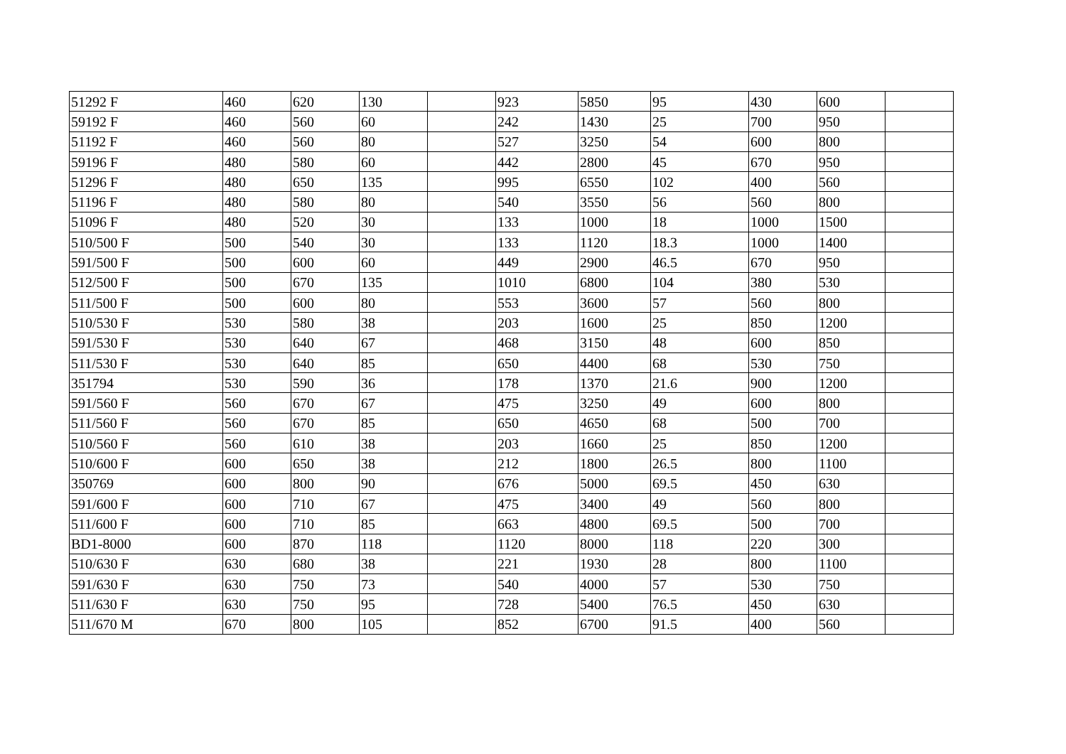| 51292 F | 460 | 620 | 130 | | 923 | 5850 | 95 | 430 | 600 | |
| 59192 F | 460 | 560 | 60 | | 242 | 1430 | 25 | 700 | 950 | |
| 51192 F | 460 | 560 | 80 | | 527 | 3250 | 54 | 600 | 800 | |
| 59196 F | 480 | 580 | 60 | | 442 | 2800 | 45 | 670 | 950 | |
| 51296 F | 480 | 650 | 135 | | 995 | 6550 | 102 | 400 | 560 | |
| 51196 F | 480 | 580 | 80 | | 540 | 3550 | 56 | 560 | 800 | |
| 51096 F | 480 | 520 | 30 | | 133 | 1000 | 18 | 1000 | 1500 | |
| 510/500 F | 500 | 540 | 30 | | 133 | 1120 | 18.3 | 1000 | 1400 | |
| 591/500 F | 500 | 600 | 60 | | 449 | 2900 | 46.5 | 670 | 950 | |
| 512/500 F | 500 | 670 | 135 | | 1010 | 6800 | 104 | 380 | 530 | |
| 511/500 F | 500 | 600 | 80 | | 553 | 3600 | 57 | 560 | 800 | |
| 510/530 F | 530 | 580 | 38 | | 203 | 1600 | 25 | 850 | 1200 | |
| 591/530 F | 530 | 640 | 67 | | 468 | 3150 | 48 | 600 | 850 | |
| 511/530 F | 530 | 640 | 85 | | 650 | 4400 | 68 | 530 | 750 | |
| 351794 | 530 | 590 | 36 | | 178 | 1370 | 21.6 | 900 | 1200 | |
| 591/560 F | 560 | 670 | 67 | | 475 | 3250 | 49 | 600 | 800 | |
| 511/560 F | 560 | 670 | 85 | | 650 | 4650 | 68 | 500 | 700 | |
| 510/560 F | 560 | 610 | 38 | | 203 | 1660 | 25 | 850 | 1200 | |
| 510/600 F | 600 | 650 | 38 | | 212 | 1800 | 26.5 | 800 | 1100 | |
| 350769 | 600 | 800 | 90 | | 676 | 5000 | 69.5 | 450 | 630 | |
| 591/600 F | 600 | 710 | 67 | | 475 | 3400 | 49 | 560 | 800 | |
| 511/600 F | 600 | 710 | 85 | | 663 | 4800 | 69.5 | 500 | 700 | |
| BD1-8000 | 600 | 870 | 118 | | 1120 | 8000 | 118 | 220 | 300 | |
| 510/630 F | 630 | 680 | 38 | | 221 | 1930 | 28 | 800 | 1100 | |
| 591/630 F | 630 | 750 | 73 | | 540 | 4000 | 57 | 530 | 750 | |
| 511/630 F | 630 | 750 | 95 | | 728 | 5400 | 76.5 | 450 | 630 | |
| 511/670 M | 670 | 800 | 105 | | 852 | 6700 | 91.5 | 400 | 560 | |